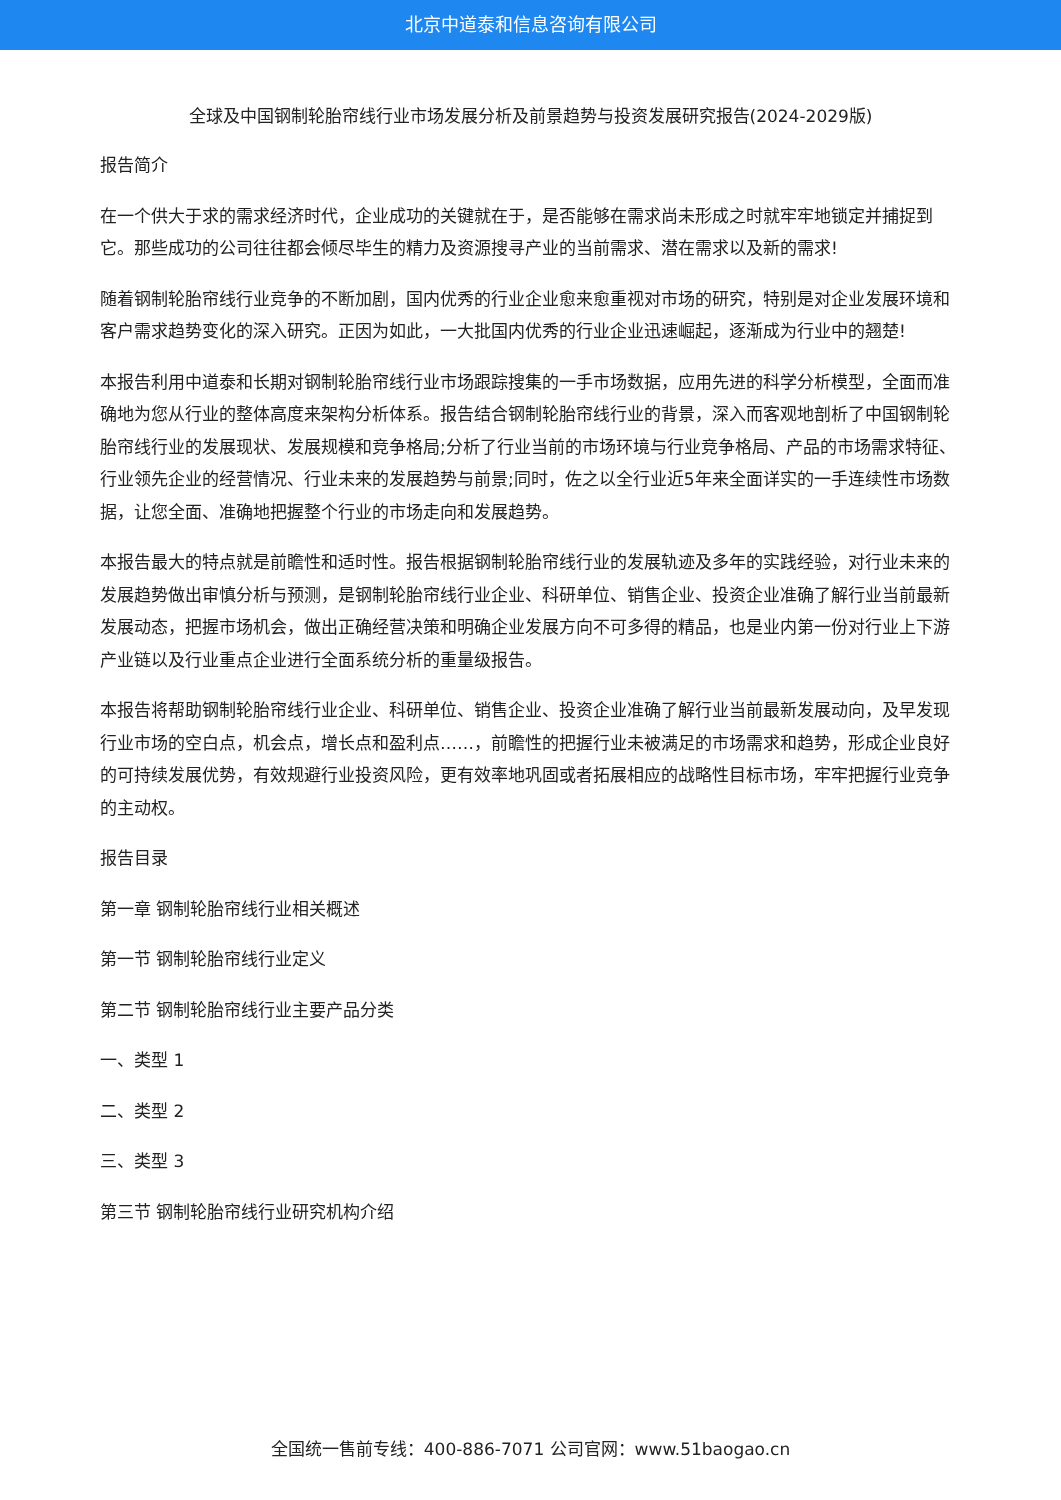北京中道泰和信息咨询有限公司
全球及中国钢制轮胎帘线行业市场发展分析及前景趋势与投资发展研究报告(2024-2029版)
报告简介
在一个供大于求的需求经济时代，企业成功的关键就在于，是否能够在需求尚未形成之时就牢牢地锁定并捕捉到它。那些成功的公司往往都会倾尽毕生的精力及资源搜寻产业的当前需求、潜在需求以及新的需求!
随着钢制轮胎帘线行业竞争的不断加剧，国内优秀的行业企业愈来愈重视对市场的研究，特别是对企业发展环境和客户需求趋势变化的深入研究。正因为如此，一大批国内优秀的行业企业迅速崛起，逐渐成为行业中的翘楚!
本报告利用中道泰和长期对钢制轮胎帘线行业市场跟踪搜集的一手市场数据，应用先进的科学分析模型，全面而准确地为您从行业的整体高度来架构分析体系。报告结合钢制轮胎帘线行业的背景，深入而客观地剖析了中国钢制轮胎帘线行业的发展现状、发展规模和竞争格局;分析了行业当前的市场环境与行业竞争格局、产品的市场需求特征、行业领先企业的经营情况、行业未来的发展趋势与前景;同时，佐之以全行业近5年来全面详实的一手连续性市场数据，让您全面、准确地把握整个行业的市场走向和发展趋势。
本报告最大的特点就是前瞻性和适时性。报告根据钢制轮胎帘线行业的发展轨迹及多年的实践经验，对行业未来的发展趋势做出审慎分析与预测，是钢制轮胎帘线行业企业、科研单位、销售企业、投资企业准确了解行业当前最新发展动态，把握市场机会，做出正确经营决策和明确企业发展方向不可多得的精品，也是业内第一份对行业上下游产业链以及行业重点企业进行全面系统分析的重量级报告。
本报告将帮助钢制轮胎帘线行业企业、科研单位、销售企业、投资企业准确了解行业当前最新发展动向，及早发现行业市场的空白点，机会点，增长点和盈利点……，前瞻性的把握行业未被满足的市场需求和趋势，形成企业良好的可持续发展优势，有效规避行业投资风险，更有效率地巩固或者拓展相应的战略性目标市场，牢牢把握行业竞争的主动权。
报告目录
第一章 钢制轮胎帘线行业相关概述
第一节 钢制轮胎帘线行业定义
第二节 钢制轮胎帘线行业主要产品分类
一、类型 1
二、类型 2
三、类型 3
第三节 钢制轮胎帘线行业研究机构介绍
全国统一售前专线：400-886-7071 公司官网：www.51baogao.cn